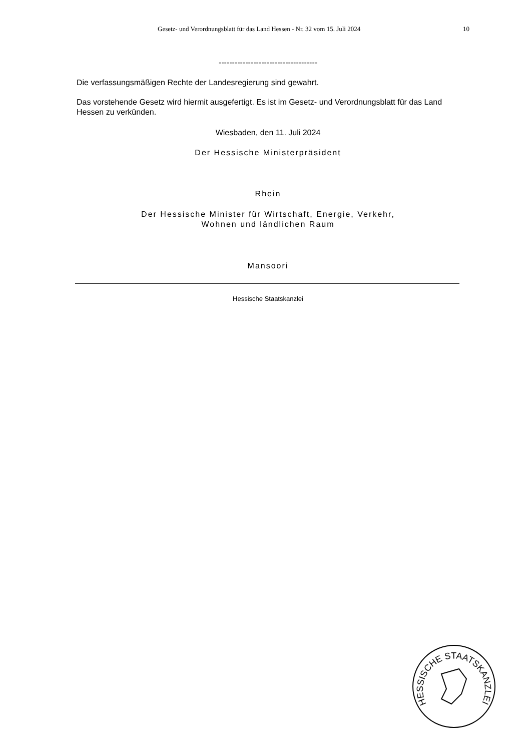Gesetz- und Verordnungsblatt für das Land Hessen - Nr. 32 vom 15. Juli 2024 10
-------------------------------------
Die verfassungsmäßigen Rechte der Landesregierung sind gewahrt.
Das vorstehende Gesetz wird hiermit ausgefertigt. Es ist im Gesetz- und Verordnungsblatt für das Land Hessen zu verkünden.
Wiesbaden, den 11. Juli 2024
Der Hessische Ministerpräsident
Rhein
Der Hessische Minister für Wirtschaft, Energie, Verkehr,
Wohnen und ländlichen Raum
Mansoori
Hessische Staatskanzlei
HESSISCHE STAATSKANZLEI